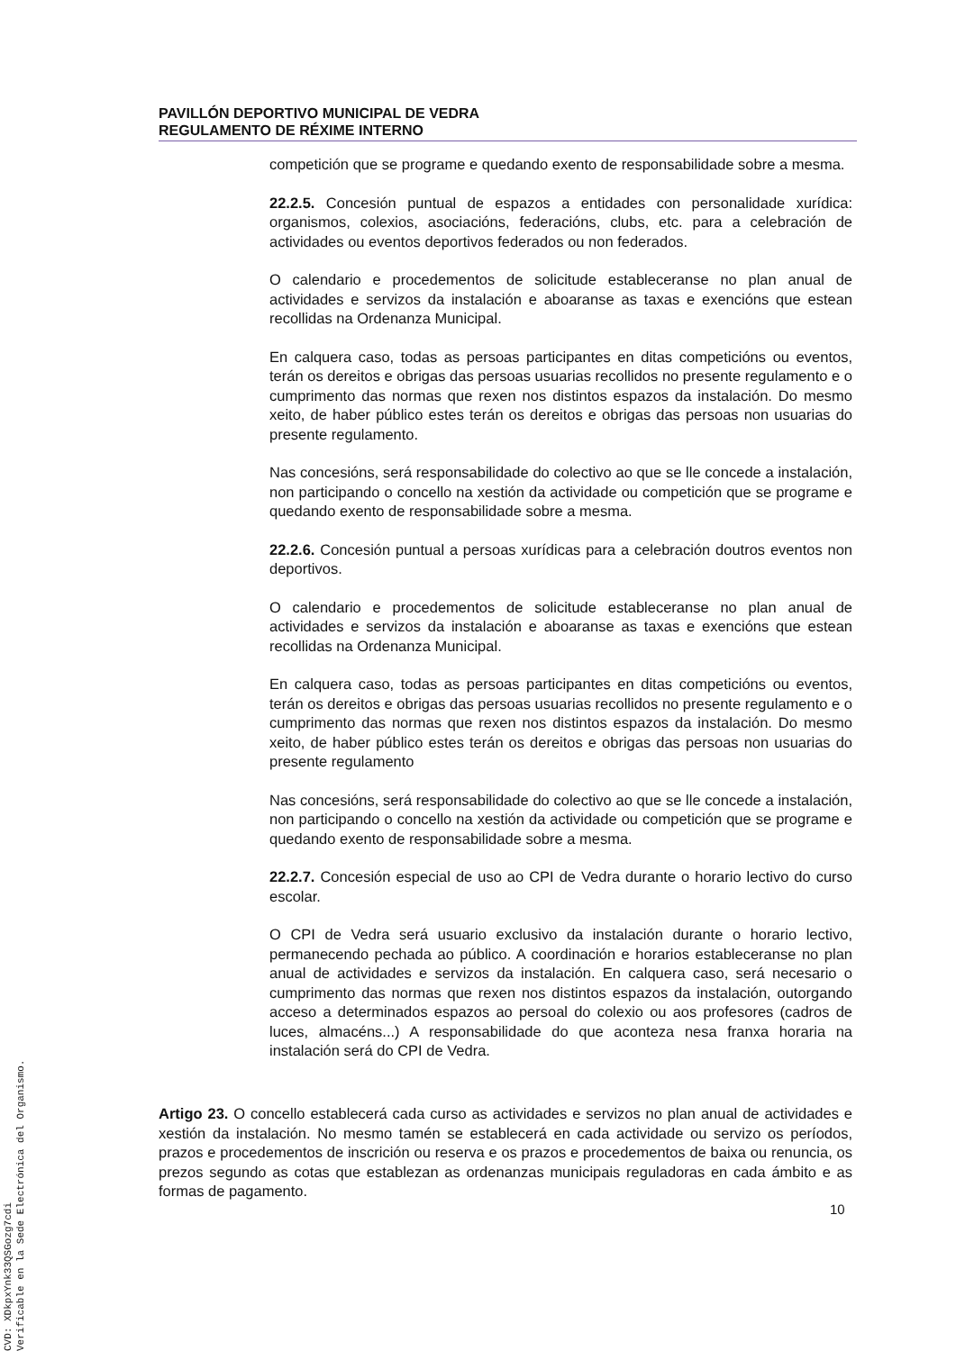PAVILLÓN DEPORTIVO MUNICIPAL DE VEDRA
REGULAMENTO DE RÉXIME INTERNO
competición que se programe e quedando exento de responsabilidade sobre a mesma.
22.2.5. Concesión puntual de espazos a entidades con personalidade xurídica: organismos, colexios, asociacións, federacións, clubs, etc. para a celebración de actividades ou eventos deportivos federados ou non federados.
O calendario e procedementos de solicitude estableceranse no plan anual de actividades e servizos da instalación e aboaranse as taxas e exencións que estean recollidas na Ordenanza Municipal.
En calquera caso, todas as persoas participantes en ditas competicións ou eventos, terán os dereitos e obrigas das persoas usuarias recollidos no presente regulamento e o cumprimento das normas que rexen nos distintos espazos da instalación. Do mesmo xeito, de haber público estes terán os dereitos e obrigas das persoas non usuarias do presente regulamento.
Nas concesións, será responsabilidade do colectivo ao que se lle concede a instalación, non participando o concello na xestión da actividade ou competición que se programe e quedando exento de responsabilidade sobre a mesma.
22.2.6. Concesión puntual a persoas xurídicas para a celebración doutros eventos non deportivos.
O calendario e procedementos de solicitude estableceranse no plan anual de actividades e servizos da instalación e aboaranse as taxas e exencións que estean recollidas na Ordenanza Municipal.
En calquera caso, todas as persoas participantes en ditas competicións ou eventos, terán os dereitos e obrigas das persoas usuarias recollidos no presente regulamento e o cumprimento das normas que rexen nos distintos espazos da instalación. Do mesmo xeito, de haber público estes terán os dereitos e obrigas das persoas non usuarias do presente regulamento
Nas concesións, será responsabilidade do colectivo ao que se lle concede a instalación, non participando o concello na xestión da actividade ou competición que se programe e quedando exento de responsabilidade sobre a mesma.
22.2.7. Concesión especial de uso ao CPI de Vedra durante o horario lectivo do curso escolar.
O CPI de Vedra será usuario exclusivo da instalación durante o horario lectivo, permanecendo pechada ao público. A coordinación e horarios estableceranse no plan anual de actividades e servizos da instalación. En calquera caso, será necesario o cumprimento das normas que rexen nos distintos espazos da instalación, outorgando acceso a determinados espazos ao persoal do colexio ou aos profesores (cadros de luces, almacéns...) A responsabilidade do que aconteza nesa franxa horaria na instalación será do CPI de Vedra.
Artigo 23. O concello establecerá cada curso as actividades e servizos no plan anual de actividades e xestión da instalación. No mesmo tamén se establecerá en cada actividade ou servizo os períodos, prazos e procedementos de inscrición ou reserva e os prazos e procedementos de baixa ou renuncia, os prezos segundo as cotas que establezan as ordenanzas municipais reguladoras en cada ámbito e as formas de pagamento.
10
CVD: XDkpxYnk33QSGozg7cdi
Verificable en la Sede Electrónica del Organismo.